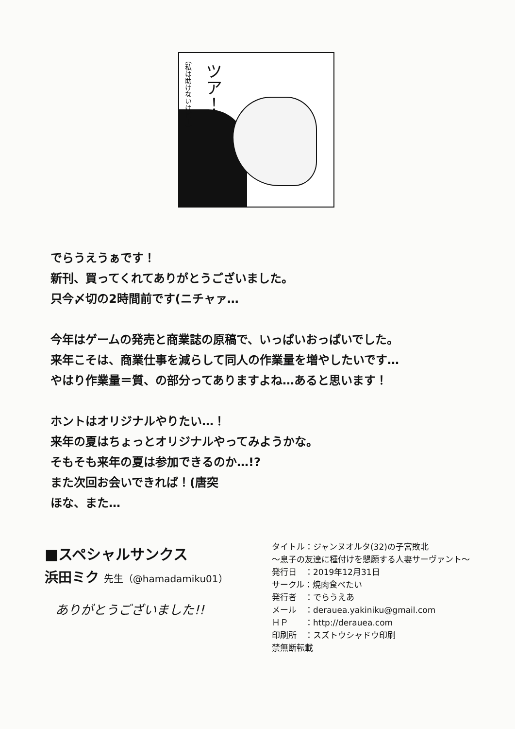（私は助けないけど！）
ツア！
でらうえうぁです！
新刊、買ってくれてありがとうございました。
只今〆切の2時間前です(ニチャァ…
今年はゲームの発売と商業誌の原稿で、いっぱいおっぱいでした。
来年こそは、商業仕事を減らして同人の作業量を増やしたいです…
やはり作業量＝質、の部分ってありますよね…あると思います！
ホントはオリジナルやりたい…！
来年の夏はちょっとオリジナルやってみようかな。
そもそも来年の夏は参加できるのか…!?
また次回お会いできれば！(唐突
ほな、また…
■スペシャルサンクス
浜田ミク 先生（@hamadamiku01）
ありがとうございました!!
タイトル：ジャンヌオルタ(32)の子宮敗北
～息子の友達に種付けを懇願する人妻サーヴァント～
発行日　：2019年12月31日
サークル：焼肉食べたい
発行者　：でらうえあ
メール　：derauea.yakiniku@gmail.com
ＨＰ　　：http://derauea.com
印刷所　：スズトウシャドウ印刷
禁無断転載